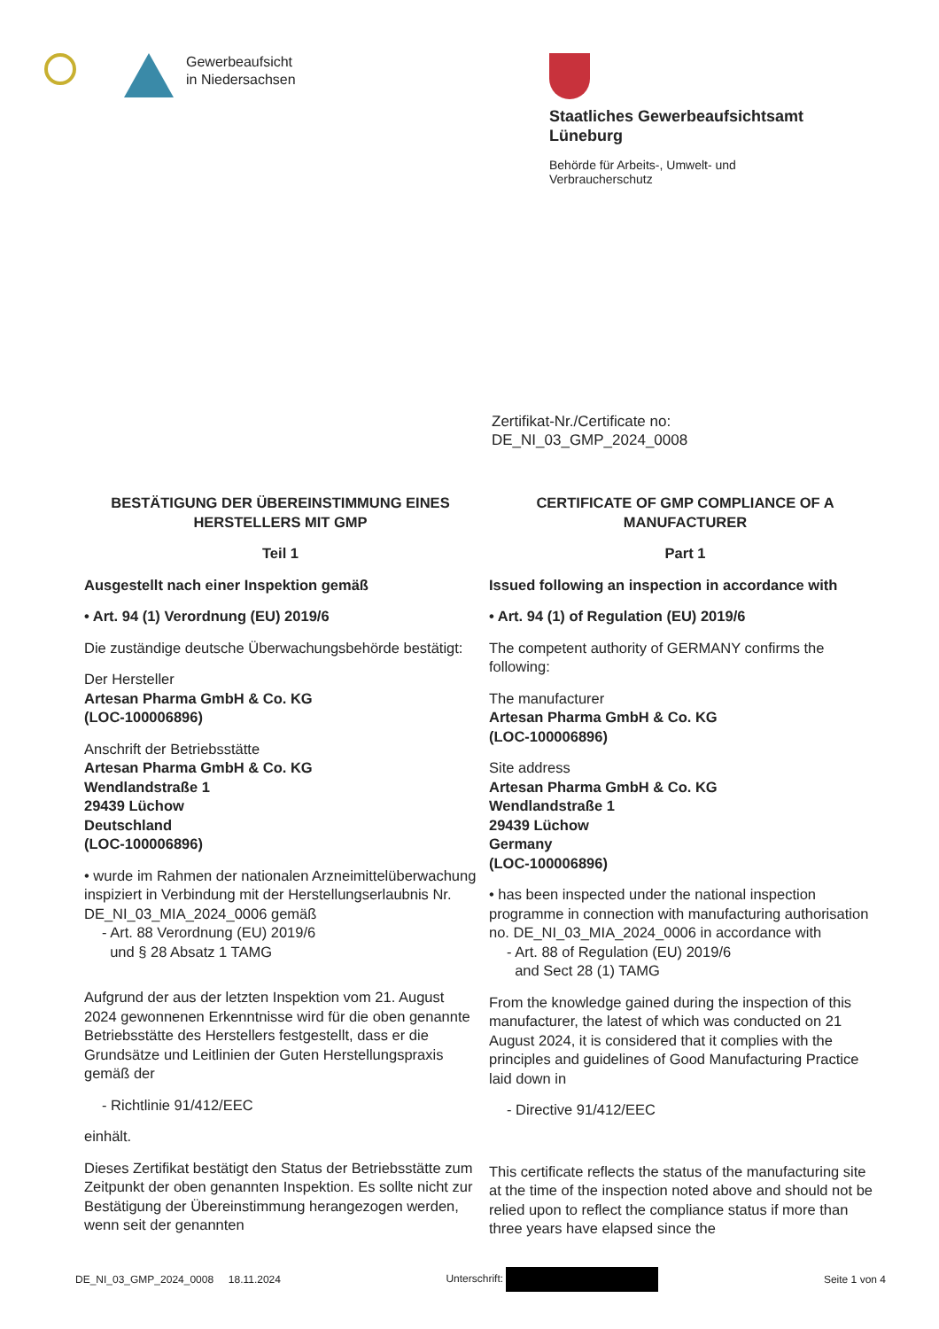Gewerbeaufsicht
in Niedersachsen
Staatliches Gewerbeaufsichtsamt
Lüneburg
Behörde für Arbeits-, Umwelt- und
Verbraucherschutz
Zertifikat-Nr./Certificate no:
DE_NI_03_GMP_2024_0008
BESTÄTIGUNG DER ÜBEREINSTIMMUNG EINES HERSTELLERS MIT GMP
Teil 1
Ausgestellt nach einer Inspektion gemäß
• Art. 94 (1) Verordnung (EU) 2019/6
Die zuständige deutsche Überwachungsbehörde bestätigt:
Der Hersteller
Artesan Pharma GmbH & Co. KG
(LOC-100006896)
Anschrift der Betriebsstätte
Artesan Pharma GmbH & Co. KG
Wendlandstraße 1
29439 Lüchow
Deutschland
(LOC-100006896)
• wurde im Rahmen der nationalen Arzneimittelüberwachung inspiziert in Verbindung mit der Herstellungserlaubnis Nr. DE_NI_03_MIA_2024_0006 gemäß
- Art. 88 Verordnung (EU) 2019/6
und § 28 Absatz 1 TAMG
Aufgrund der aus der letzten Inspektion vom 21. August 2024 gewonnenen Erkenntnisse wird für die oben genannte Betriebsstätte des Herstellers festgestellt, dass er die Grundsätze und Leitlinien der Guten Herstellungspraxis gemäß der
- Richtlinie 91/412/EEC
einhält.
Dieses Zertifikat bestätigt den Status der Betriebsstätte zum Zeitpunkt der oben genannten Inspektion. Es sollte nicht zur Bestätigung der Übereinstimmung herangezogen werden, wenn seit der genannten
CERTIFICATE OF GMP COMPLIANCE OF A MANUFACTURER
Part 1
Issued following an inspection in accordance with
• Art. 94 (1) of Regulation (EU) 2019/6
The competent authority of GERMANY confirms the following:
The manufacturer
Artesan Pharma GmbH & Co. KG
(LOC-100006896)
Site address
Artesan Pharma GmbH & Co. KG
Wendlandstraße 1
29439 Lüchow
Germany
(LOC-100006896)
• has been inspected under the national inspection programme in connection with manufacturing authorisation no. DE_NI_03_MIA_2024_0006 in accordance with
- Art. 88 of Regulation (EU) 2019/6
and Sect 28 (1) TAMG
From the knowledge gained during the inspection of this manufacturer, the latest of which was conducted on 21 August 2024, it is considered that it complies with the principles and guidelines of Good Manufacturing Practice laid down in
- Directive 91/412/EEC
This certificate reflects the status of the manufacturing site at the time of the inspection noted above and should not be relied upon to reflect the compliance status if more than three years have elapsed since the
DE_NI_03_GMP_2024_0008 18.11.2024 Unterschrift: Seite 1 von 4